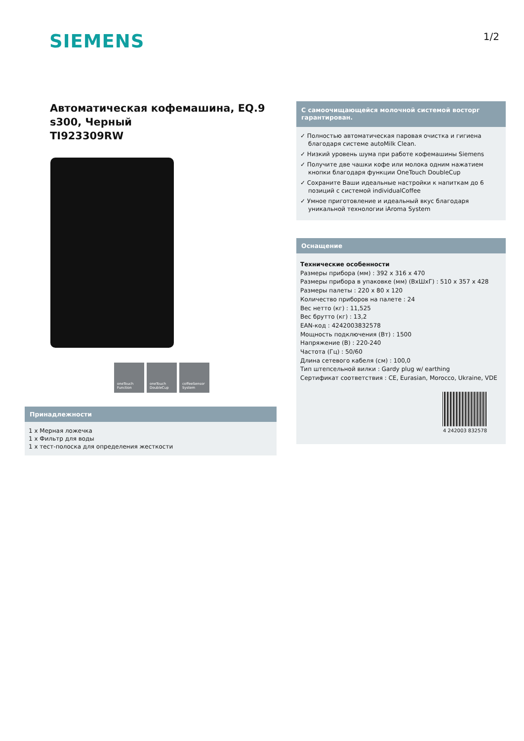SIEMENS
1/2
Автоматическая кофемашина, EQ.9 s300, Черный
TI923309RW
oneTouch Function
oneTouch DoubleCup
coffeeSensor System
Принадлежности
1 x Мерная ложечка
1 x Фильтр для воды
1 x тест-полоска для определения жесткости
С самоочищающейся молочной системой восторг гарантирован.
✓ Полностью автоматическая паровая очистка и гигиена благодаря системе autoMilk Clean.
✓ Низкий уровень шума при работе кофемашины Siemens
✓ Получите две чашки кофе или молока одним нажатием кнопки благодаря функции OneTouch DoubleCup
✓ Сохраните Ваши идеальные настройки к напиткам до 6 позиций с системой individualCoffee
✓ Умное приготовление и идеальный вкус благодаря уникальной технологии iAroma System
Оснащение
Технические особенности
Размеры прибора (мм) : 392 x 316 x 470
Размеры прибора в упаковке (мм) (ВхШхГ) : 510 x 357 x 428
Размеры палеты : 220 x 80 x 120
Количество приборов на палете : 24
Вес нетто (кг) : 11,525
Вес брутто (кг) : 13,2
EAN-код : 4242003832578
Мощность подключения (Вт) : 1500
Напряжение (В) : 220-240
Частота (Гц) : 50/60
Длина сетевого кабеля (см) : 100,0
Тип штепсельной вилки : Gardy plug w/ earthing
Сертификат соответствия : CE, Eurasian, Morocco, Ukraine, VDE
4 242003 832578